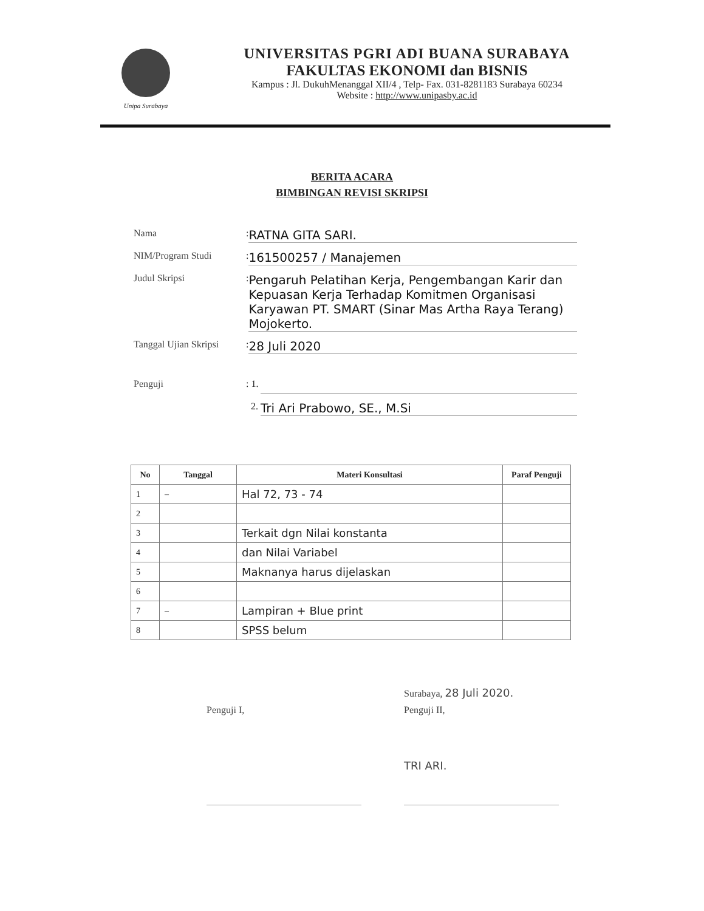Unipa Surabaya
UNIVERSITAS PGRI ADI BUANA SURABAYA
FAKULTAS EKONOMI dan BISNIS
Kampus : Jl. DukuhMenanggal XII/4 , Telp- Fax. 031-8281183 Surabaya 60234
Website : http://www.unipasby.ac.id
BERITA ACARA
BIMBINGAN REVISI SKRIPSI
Nama
:
RATNA GITA SARI.
NIM/Program Studi
:
161500257 / Manajemen
Judul Skripsi
:
Pengaruh Pelatihan Kerja, Pengembangan Karir dan Kepuasan Kerja Terhadap Komitmen Organisasi Karyawan PT. SMART (Sinar Mas Artha Raya Terang) Mojokerto.
Tanggal Ujian Skripsi
:
28 Juli 2020
Penguji
: 1.
2.
Tri Ari Prabowo, SE., M.Si
| No | Tanggal | Materi Konsultasi | Paraf Penguji |
| --- | --- | --- | --- |
| 1 | – | Hal 72, 73 - 74 | |
| 2 | | | |
| 3 | | Terkait dgn Nilai konstanta | |
| 4 | | dan Nilai Variabel | |
| 5 | | Maknanya harus dijelaskan | |
| 6 | | | |
| 7 | – | Lampiran + Blue print | |
| 8 | | SPSS belum | |
Surabaya, 28 Juli 2020.
Penguji I,
Penguji II,
TRI ARI.